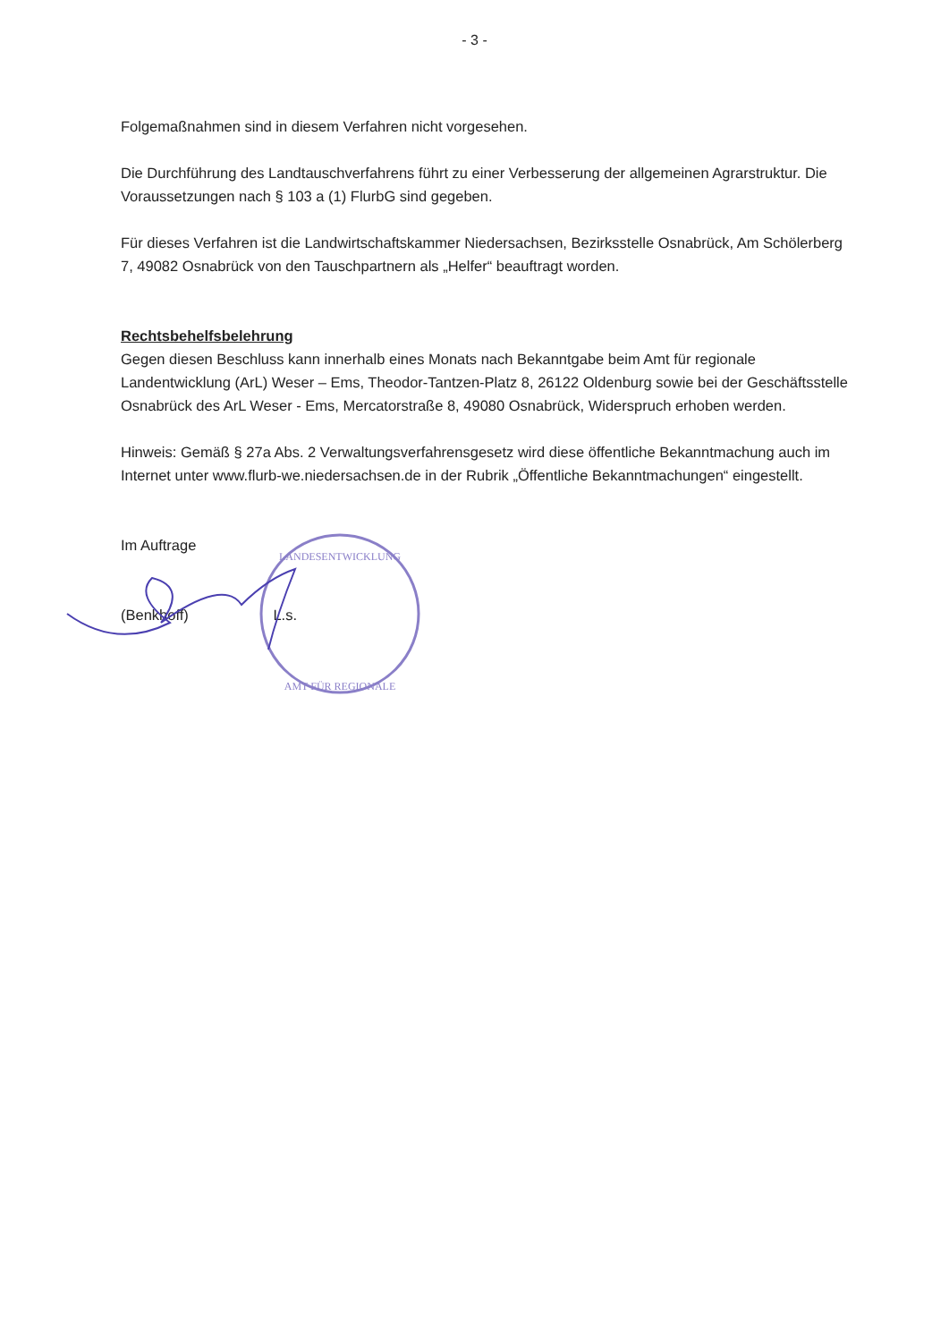- 3 -
Folgemaßnahmen sind in diesem Verfahren nicht vorgesehen.
Die Durchführung des Landtauschverfahrens führt zu einer Verbesserung der allgemeinen Agrarstruktur. Die Voraussetzungen nach § 103 a (1) FlurbG sind gegeben.
Für dieses Verfahren ist die Landwirtschaftskammer Niedersachsen, Bezirksstelle Osnabrück, Am Schölerberg 7, 49082 Osnabrück von den Tauschpartnern als „Helfer“ beauftragt worden.
Rechtsbehelfsbelehrung
Gegen diesen Beschluss kann innerhalb eines Monats nach Bekanntgabe beim Amt für regionale Landentwicklung (ArL) Weser – Ems, Theodor-Tantzen-Platz 8, 26122 Oldenburg sowie bei der Geschäftsstelle Osnabrück des ArL Weser - Ems, Mercatorstraße 8, 49080 Osnabrück, Widerspruch erhoben werden.
Hinweis: Gemäß § 27a Abs. 2 Verwaltungsverfahrensgesetz wird diese öffentliche Bekanntmachung auch im Internet unter www.flurb-we.niedersachsen.de in der Rubrik „Öffentliche Bekanntmachungen“ eingestellt.
Im Auftrage
LANDESENTWICKLUNG
AMT FÜR REGIONALE
(Benkhoff) L.s.